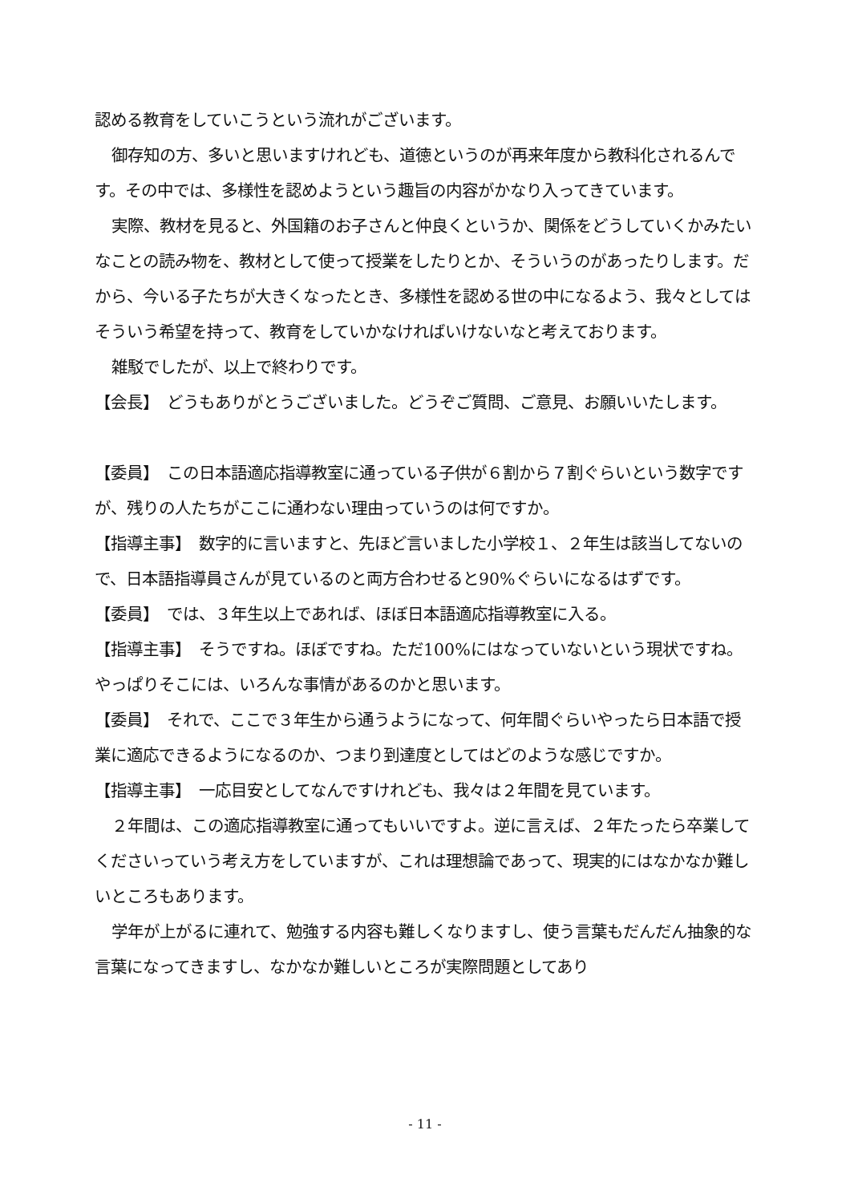認める教育をしていこうという流れがございます。
御存知の方、多いと思いますけれども、道徳というのが再来年度から教科化されるんです。その中では、多様性を認めようという趣旨の内容がかなり入ってきています。
実際、教材を見ると、外国籍のお子さんと仲良くというか、関係をどうしていくかみたいなことの読み物を、教材として使って授業をしたりとか、そういうのがあったりします。だから、今いる子たちが大きくなったとき、多様性を認める世の中になるよう、我々としてはそういう希望を持って、教育をしていかなければいけないなと考えております。
雑駁でしたが、以上で終わりです。
【会長】　どうもありがとうございました。どうぞご質問、ご意見、お願いいたします。
【委員】　この日本語適応指導教室に通っている子供が６割から７割ぐらいという数字ですが、残りの人たちがここに通わない理由っていうのは何ですか。
【指導主事】　数字的に言いますと、先ほど言いました小学校１、２年生は該当してないので、日本語指導員さんが見ているのと両方合わせると90%ぐらいになるはずです。
【委員】　では、３年生以上であれば、ほぼ日本語適応指導教室に入る。
【指導主事】　そうですね。ほぼですね。ただ100%にはなっていないという現状ですね。やっぱりそこには、いろんな事情があるのかと思います。
【委員】　それで、ここで３年生から通うようになって、何年間ぐらいやったら日本語で授業に適応できるようになるのか、つまり到達度としてはどのような感じですか。
【指導主事】　一応目安としてなんですけれども、我々は２年間を見ています。
２年間は、この適応指導教室に通ってもいいですよ。逆に言えば、２年たったら卒業してくださいっていう考え方をしていますが、これは理想論であって、現実的にはなかなか難しいところもあります。
学年が上がるに連れて、勉強する内容も難しくなりますし、使う言葉もだんだん抽象的な言葉になってきますし、なかなか難しいところが実際問題としてあり
- 11 -